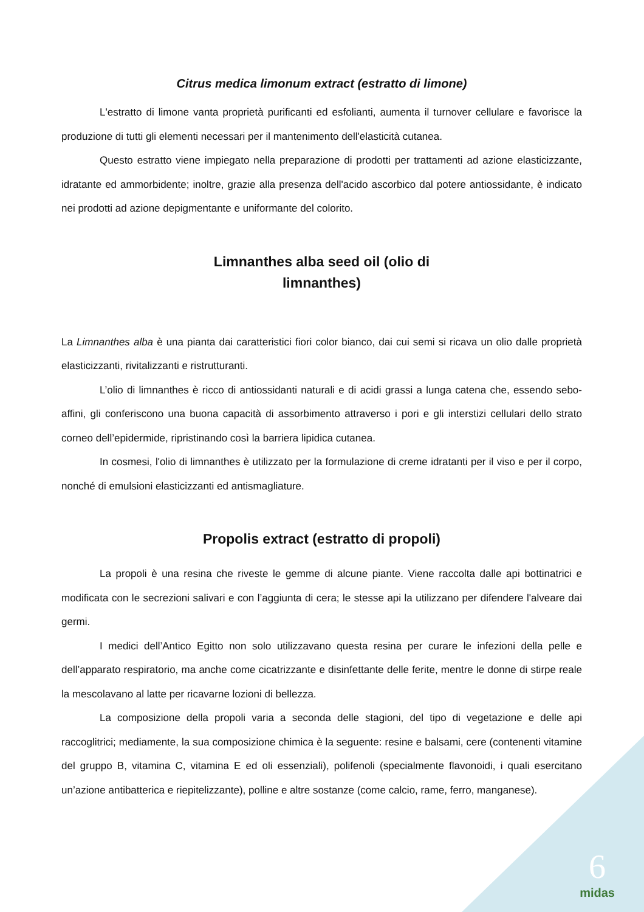Citrus medica limonum extract (estratto di limone)
L'estratto di limone vanta proprietà purificanti ed esfolianti, aumenta il turnover cellulare e favorisce la produzione di tutti gli elementi necessari per il mantenimento dell'elasticità cutanea.
Questo estratto viene impiegato nella preparazione di prodotti per trattamenti ad azione elasticizzante, idratante ed ammorbidente; inoltre, grazie alla presenza dell'acido ascorbico dal potere antiossidante, è indicato nei prodotti ad azione depigmentante e uniformante del colorito.
Limnanthes alba seed oil (olio di
limnanthes)
La Limnanthes alba è una pianta dai caratteristici fiori color bianco, dai cui semi si ricava un olio dalle proprietà elasticizzanti, rivitalizzanti e ristrutturanti.
L’olio di limnanthes è ricco di antiossidanti naturali e di acidi grassi a lunga catena che, essendo sebo-affini, gli conferiscono una buona capacità di assorbimento attraverso i pori e gli interstizi cellulari dello strato corneo dell’epidermide, ripristinando così la barriera lipidica cutanea.
In cosmesi, l'olio di limnanthes è utilizzato per la formulazione di creme idratanti per il viso e per il corpo, nonché di emulsioni elasticizzanti ed antismagliature.
Propolis extract (estratto di propoli)
La propoli è una resina che riveste le gemme di alcune piante. Viene raccolta dalle api bottinatrici e modificata con le secrezioni salivari e con l’aggiunta di cera; le stesse api la utilizzano per difendere l'alveare dai germi.
I medici dell’Antico Egitto non solo utilizzavano questa resina per curare le infezioni della pelle e dell’apparato respiratorio, ma anche come cicatrizzante e disinfettante delle ferite, mentre le donne di stirpe reale la mescolavano al latte per ricavarne lozioni di bellezza.
La composizione della propoli varia a seconda delle stagioni, del tipo di vegetazione e delle api raccoglitrici; mediamente, la sua composizione chimica è la seguente: resine e balsami, cere (contenenti vitamine del gruppo B, vitamina C, vitamina E ed oli essenziali), polifenoli (specialmente flavonoidi, i quali esercitano un’azione antibatterica e riepitelizzante), polline e altre sostanze (come calcio, rame, ferro, manganese).
6
midas